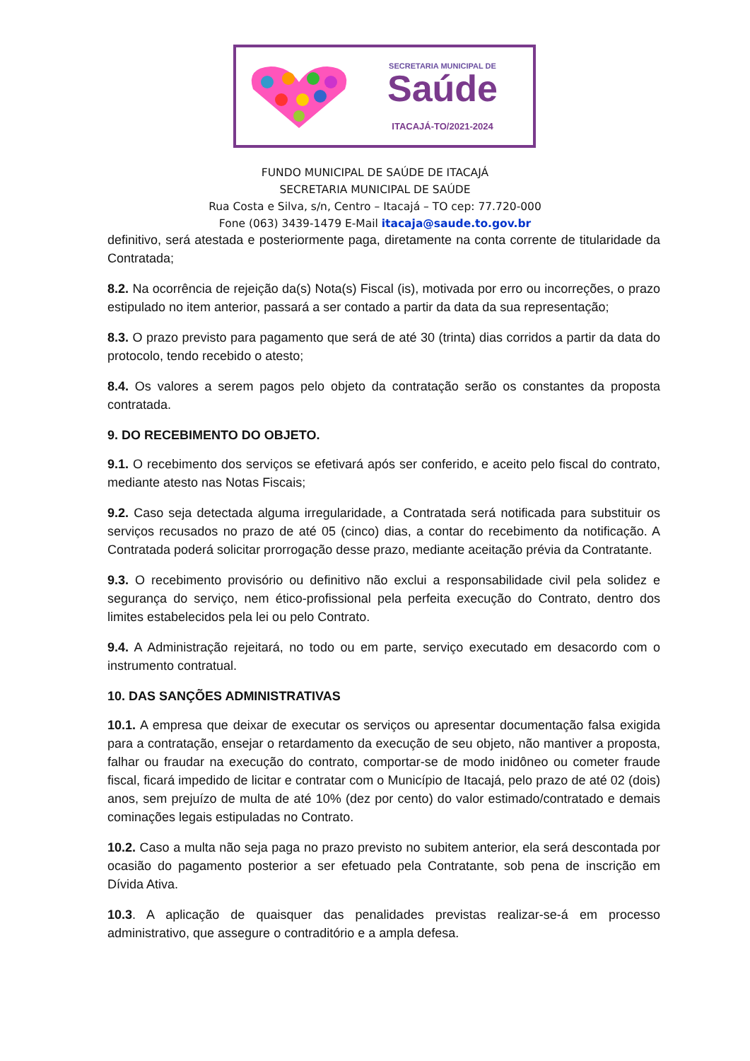SECRETARIA MUNICIPAL DE
Saúde
ITACAJÁ-TO/2021-2024
FUNDO MUNICIPAL DE SAÚDE DE ITACAJÁ
SECRETARIA MUNICIPAL DE SAÚDE
Rua Costa e Silva, s/n, Centro – Itacajá – TO cep: 77.720-000
Fone (063) 3439-1479 E-Mail itacaja@saude.to.gov.br
definitivo, será atestada e posteriormente paga, diretamente na conta corrente de titularidade da Contratada;
8.2. Na ocorrência de rejeição da(s) Nota(s) Fiscal (is), motivada por erro ou incorreções, o prazo estipulado no item anterior, passará a ser contado a partir da data da sua representação;
8.3. O prazo previsto para pagamento que será de até 30 (trinta) dias corridos a partir da data do protocolo, tendo recebido o atesto;
8.4. Os valores a serem pagos pelo objeto da contratação serão os constantes da proposta contratada.
9. DO RECEBIMENTO DO OBJETO.
9.1. O recebimento dos serviços se efetivará após ser conferido, e aceito pelo fiscal do contrato, mediante atesto nas Notas Fiscais;
9.2. Caso seja detectada alguma irregularidade, a Contratada será notificada para substituir os serviços recusados no prazo de até 05 (cinco) dias, a contar do recebimento da notificação. A Contratada poderá solicitar prorrogação desse prazo, mediante aceitação prévia da Contratante.
9.3. O recebimento provisório ou definitivo não exclui a responsabilidade civil pela solidez e segurança do serviço, nem ético-profissional pela perfeita execução do Contrato, dentro dos limites estabelecidos pela lei ou pelo Contrato.
9.4. A Administração rejeitará, no todo ou em parte, serviço executado em desacordo com o instrumento contratual.
10. DAS SANÇÕES ADMINISTRATIVAS
10.1. A empresa que deixar de executar os serviços ou apresentar documentação falsa exigida para a contratação, ensejar o retardamento da execução de seu objeto, não mantiver a proposta, falhar ou fraudar na execução do contrato, comportar-se de modo inidôneo ou cometer fraude fiscal, ficará impedido de licitar e contratar com o Município de Itacajá, pelo prazo de até 02 (dois) anos, sem prejuízo de multa de até 10% (dez por cento) do valor estimado/contratado e demais cominações legais estipuladas no Contrato.
10.2. Caso a multa não seja paga no prazo previsto no subitem anterior, ela será descontada por ocasião do pagamento posterior a ser efetuado pela Contratante, sob pena de inscrição em Dívida Ativa.
10.3. A aplicação de quaisquer das penalidades previstas realizar-se-á em processo administrativo, que assegure o contraditório e a ampla defesa.